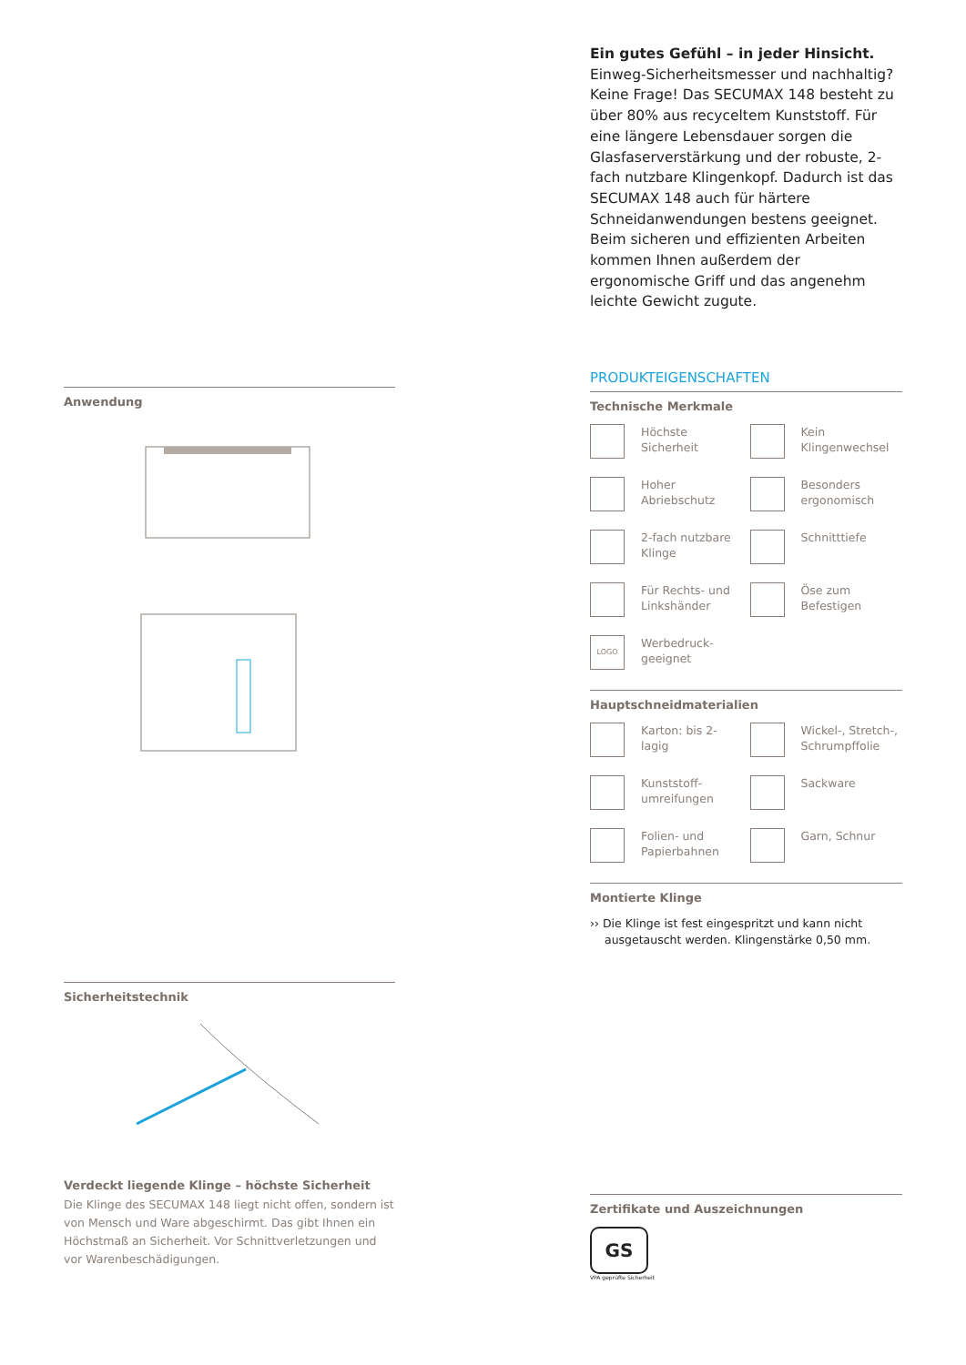Anwendung
Sicherheitstechnik
Verdeckt liegende Klinge – höchste Sicherheit
Die Klinge des SECUMAX 148 liegt nicht offen, sondern ist von Mensch und Ware abgeschirmt. Das gibt Ihnen ein Höchstmaß an Sicherheit. Vor Schnittverletzungen und vor Warenbeschädigungen.
Ein gutes Gefühl – in jeder Hinsicht.
Einweg-Sicherheitsmesser und nachhaltig? Keine Frage! Das SECUMAX 148 besteht zu über 80% aus recyceltem Kunststoff. Für eine längere Lebensdauer sorgen die Glasfaserverstärkung und der robuste, 2-fach nutzbare Klingenkopf. Dadurch ist das SECUMAX 148 auch für härtere Schneidanwendungen bestens geeignet. Beim sicheren und effizienten Arbeiten kommen Ihnen außerdem der ergonomische Griff und das angenehm leichte Gewicht zugute.
PRODUKTEIGENSCHAFTEN
Technische Merkmale
Höchste Sicherheit
Kein
Klingenwechsel
Hoher Abriebschutz
Besonders
ergonomisch
2-fach nutzbare
Klinge
Schnitttiefe
Für Rechts- und
Linkshänder
Öse zum
Befestigen
LOGO
Werbedruck-
geeignet
Hauptschneidmaterialien
Karton: bis 2-lagig
Wickel-, Stretch-,
Schrumpffolie
Kunststoff-
umreifungen
Sackware
Folien- und
Papierbahnen
Garn, Schnur
Montierte Klinge
›› Die Klinge ist fest eingespritzt und kann nicht ausgetauscht werden. Klingenstärke 0,50 mm.
Zertifikate und Auszeichnungen
GS
VPA geprüfte Sicherheit